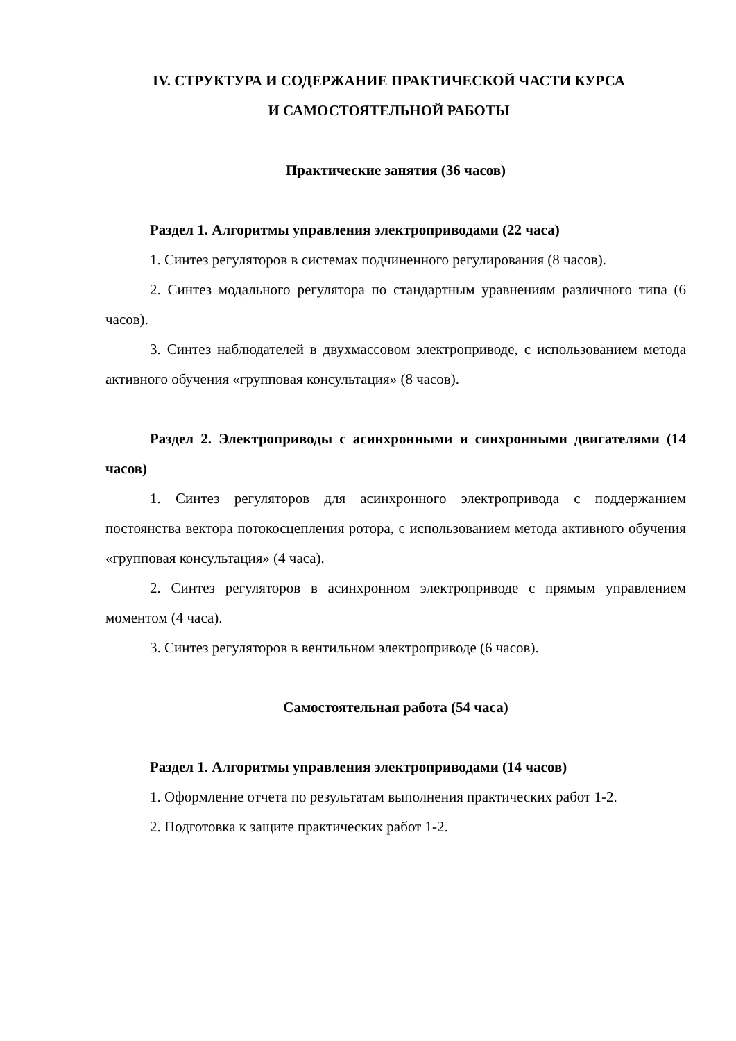IV. СТРУКТУРА И СОДЕРЖАНИЕ ПРАКТИЧЕСКОЙ ЧАСТИ КУРСА
И САМОСТОЯТЕЛЬНОЙ РАБОТЫ
Практические занятия (36 часов)
Раздел 1. Алгоритмы управления электроприводами (22 часа)
1. Синтез регуляторов в системах подчиненного регулирования (8 часов).
2. Синтез модального регулятора по стандартным уравнениям различного типа (6 часов).
3. Синтез наблюдателей в двухмассовом электроприводе, с использованием метода активного обучения «групповая консультация» (8 часов).
Раздел 2. Электроприводы с асинхронными и синхронными двигателями (14 часов)
1. Синтез регуляторов для асинхронного электропривода с поддержанием постоянства вектора потокосцепления ротора, с использованием метода активного обучения «групповая консультация» (4 часа).
2. Синтез регуляторов в асинхронном электроприводе с прямым управлением моментом (4 часа).
3. Синтез регуляторов в вентильном электроприводе (6 часов).
Самостоятельная работа (54 часа)
Раздел 1. Алгоритмы управления электроприводами (14 часов)
1. Оформление отчета по результатам выполнения практических работ 1-2.
2. Подготовка к защите практических работ 1-2.